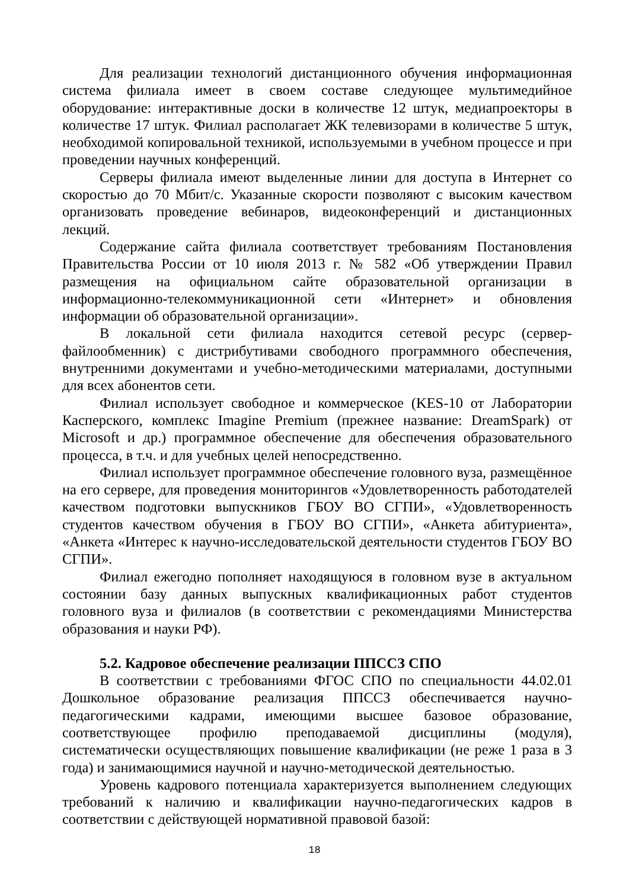Для реализации технологий дистанционного обучения информационная система филиала имеет в своем составе следующее мультимедийное оборудование: интерактивные доски в количестве 12 штук, медиапроекторы в количестве 17 штук. Филиал располагает ЖК телевизорами в количестве 5 штук, необходимой копировальной техникой, используемыми в учебном процессе и при проведении научных конференций.
Серверы филиала имеют выделенные линии для доступа в Интернет со скоростью до 70 Мбит/с. Указанные скорости позволяют с высоким качеством организовать проведение вебинаров, видеоконференций и дистанционных лекций.
Содержание сайта филиала соответствует требованиям Постановления Правительства России от 10 июля 2013 г. № 582 «Об утверждении Правил размещения на официальном сайте образовательной организации в информационно-телекоммуникационной сети «Интернет» и обновления информации об образовательной организации».
В локальной сети филиала находится сетевой ресурс (сервер-файлообменник) с дистрибутивами свободного программного обеспечения, внутренними документами и учебно-методическими материалами, доступными для всех абонентов сети.
Филиал использует свободное и коммерческое (KES-10 от Лаборатории Касперского, комплекс Imagine Premium (прежнее название: DreamSpark) от Microsoft и др.) программное обеспечение для обеспечения образовательного процесса, в т.ч. и для учебных целей непосредственно.
Филиал использует программное обеспечение головного вуза, размещённое на его сервере, для проведения мониторингов «Удовлетворенность работодателей качеством подготовки выпускников ГБОУ ВО СГПИ», «Удовлетворенность студентов качеством обучения в ГБОУ ВО СГПИ», «Анкета абитуриента», «Анкета «Интерес к научно-исследовательской деятельности студентов ГБОУ ВО СГПИ».
Филиал ежегодно пополняет находящуюся в головном вузе в актуальном состоянии базу данных выпускных квалификационных работ студентов головного вуза и филиалов (в соответствии с рекомендациями Министерства образования и науки РФ).
5.2. Кадровое обеспечение реализации ППССЗ СПО
В соответствии с требованиями ФГОС СПО по специальности 44.02.01 Дошкольное образование реализация ППССЗ обеспечивается научно-педагогическими кадрами, имеющими высшее базовое образование, соответствующее профилю преподаваемой дисциплины (модуля), систематически осуществляющих повышение квалификации (не реже 1 раза в 3 года) и занимающимися научной и научно-методической деятельностью.
Уровень кадрового потенциала характеризуется выполнением следующих требований к наличию и квалификации научно-педагогических кадров в соответствии с действующей нормативной правовой базой:
18